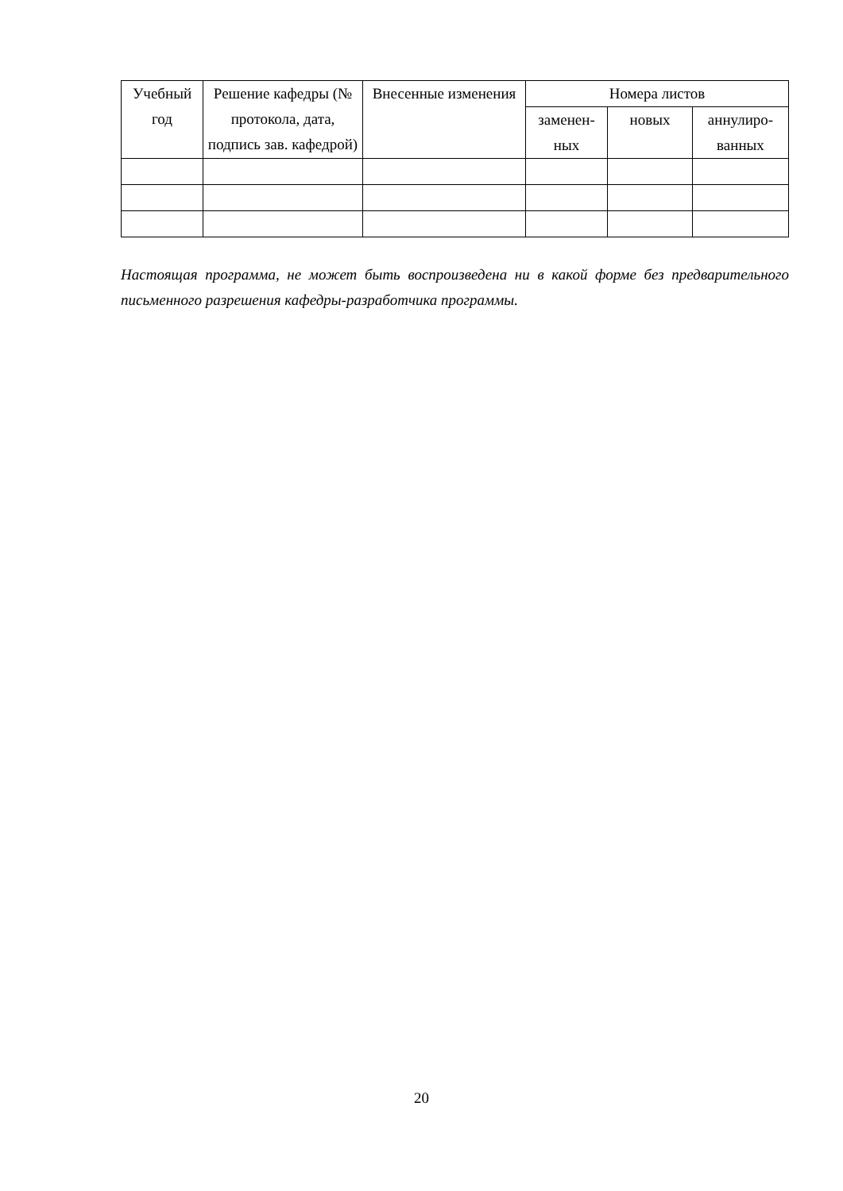| Учебный год | Решение кафедры (№ протокола, дата, подпись зав. кафедрой) | Внесенные изменения | Номера листов | | |
| --- | --- | --- | --- | --- | --- |
| | | | заменен-ных | новых | аннулиро-ванных |
Настоящая программа, не может быть воспроизведена ни в какой форме без предварительного письменного разрешения кафедры-разработчика программы.
20